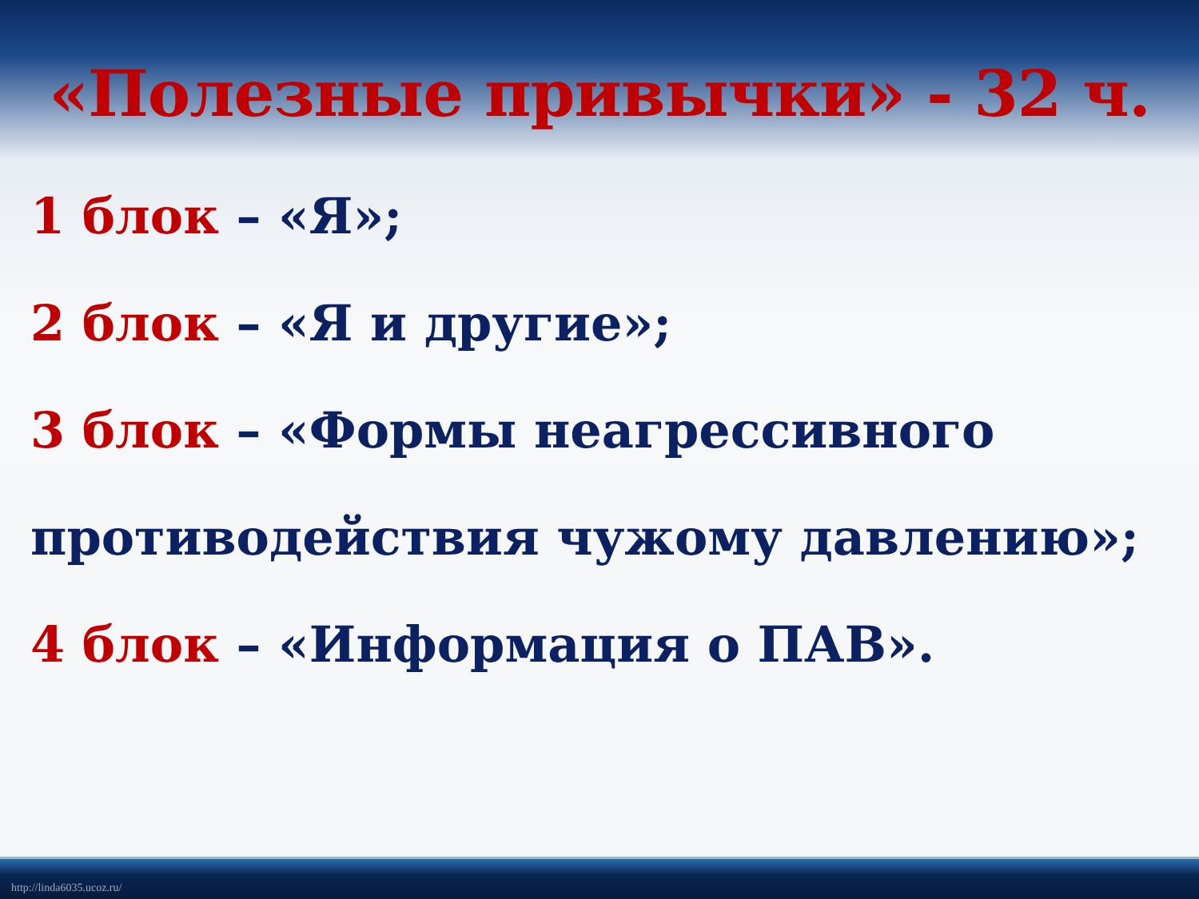«Полезные привычки» - 32 ч.
1 блок – «Я»;
2 блок – «Я и другие»;
3 блок – «Формы неагрессивного противодействия чужому давлению»;
4 блок – «Информация о ПАВ».
http://linda6035.ucoz.ru/